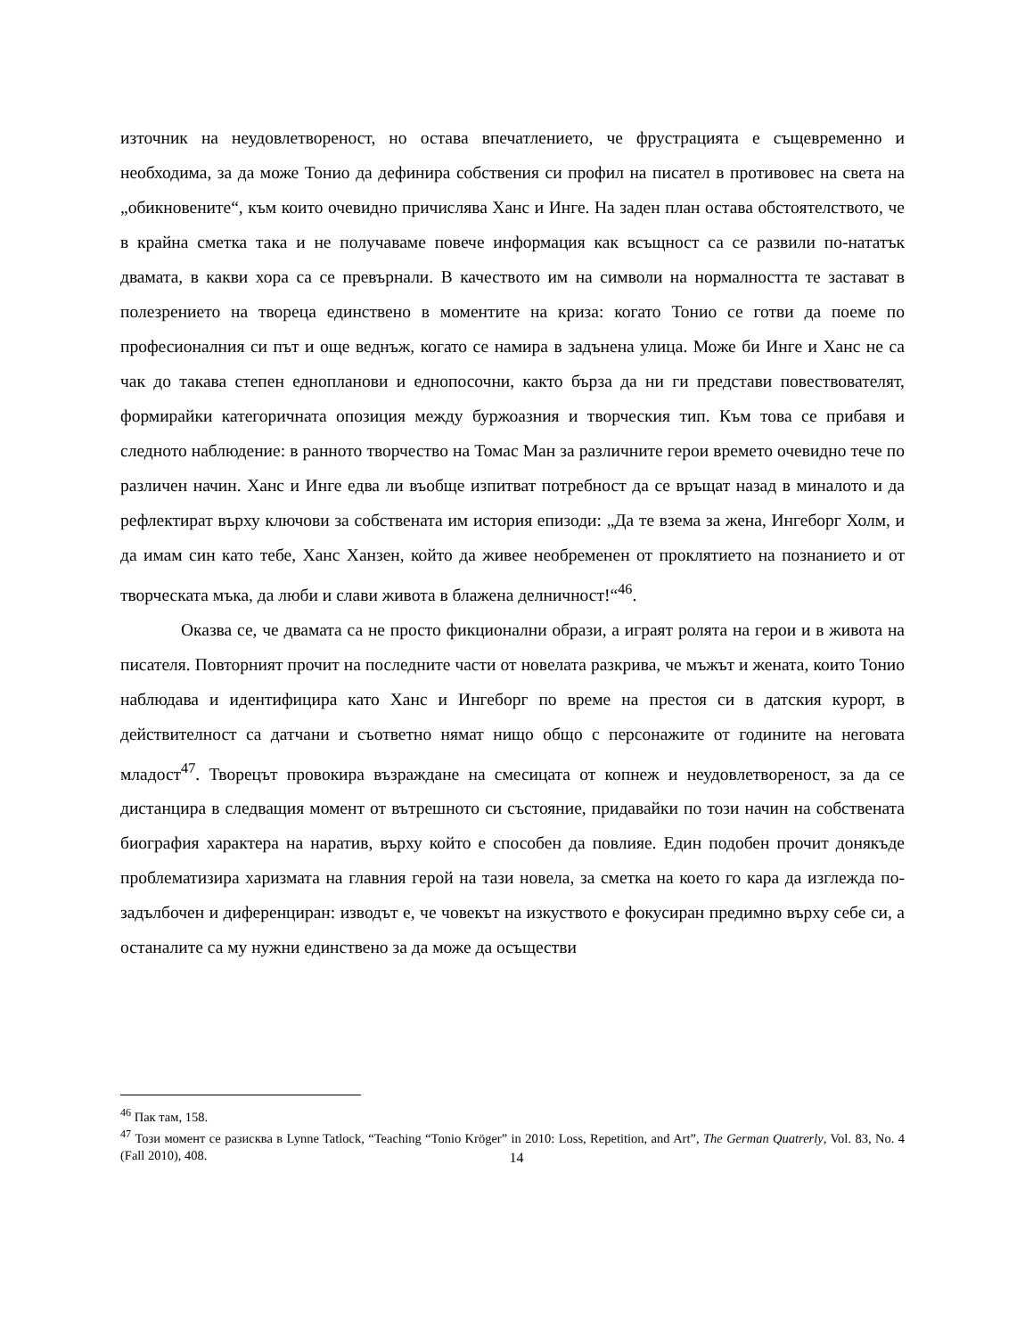източник на неудовлетвореност, но остава впечатлението, че фрустрацията е същевременно и необходима, за да може Тонио да дефинира собствения си профил на писател в противовес на света на „обикновените“, към които очевидно причислява Ханс и Инге. На заден план остава обстоятелството, че в крайна сметка така и не получаваме повече информация как всъщност са се развили по-нататък двамата, в какви хора са се превърнали. В качеството им на символи на нормалността те застават в полезрението на твореца единствено в моментите на криза: когато Тонио се готви да поеме по професионалния си път и още веднъж, когато се намира в задънена улица. Може би Инге и Ханс не са чак до такава степен еднопланови и еднопосочни, както бърза да ни ги представи повествователят, формирайки категоричната опозиция между буржоазния и творческия тип. Към това се прибавя и следното наблюдение: в ранното творчество на Томас Ман за различните герои времето очевидно тече по различен начин. Ханс и Инге едва ли въобще изпитват потребност да се връщат назад в миналото и да рефлектират върху ключови за собствената им история епизоди: „Да те взема за жена, Ингеборг Холм, и да имам син като тебе, Ханс Ханзен, който да живее необременен от проклятието на познанието и от творческата мъка, да люби и слави живота в блажена делничност!“<sup>46</sup>.
Оказва се, че двамата са не просто фикционални образи, а играят ролята на герои и в живота на писателя. Повторният прочит на последните части от новелата разкрива, че мъжът и жената, които Тонио наблюдава и идентифицира като Ханс и Ингеборг по време на престоя си в датския курорт, в действителност са датчани и съответно нямат нищо общо с персонажите от годините на неговата младост<sup>47</sup>. Творецът провокира възраждане на смесицата от копнеж и неудовлетвореност, за да се дистанцира в следващия момент от вътрешното си състояние, придавайки по този начин на собствената биография характера на наратив, върху който е способен да повлияе. Един подобен прочит донякъде проблематизира харизмата на главния герой на тази новела, за сметка на което го кара да изглежда по-задълбочен и диференциран: изводът е, че човекът на изкуството е фокусиран предимно върху себе си, а останалите са му нужни единствено за да може да осъществи
<sup>46</sup> Пак там, 158.
<sup>47</sup> Този момент се разисква в Lynne Tatlock, “Teaching “Tonio Kröger” in 2010: Loss, Repetition, and Art”, The German Quatrerly, Vol. 83, No. 4 (Fall 2010), 408.
14